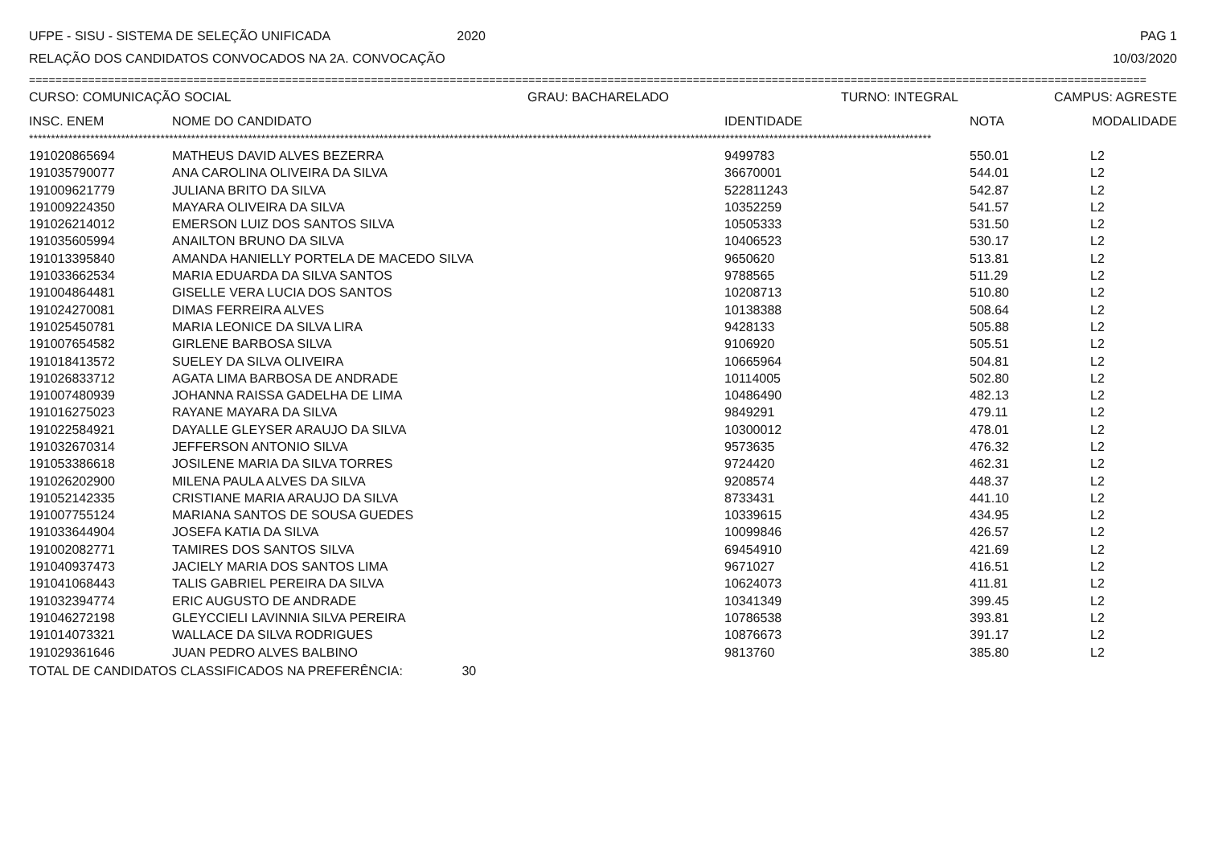UFPE - SISU - SISTEMA DE SELEÇÃO UNIFICADA 2020 PAG 1
RELAÇÃO DOS CANDIDATOS CONVOCADOS NA 2A. CONVOCAÇÃO 10/03/2020
==========================================================================================================================================================================
CURSO: COMUNICAÇÃO SOCIAL GRAU: BACHARELADO TURNO: INTEGRAL CAMPUS: AGRESTE
| INSC. ENEM | NOME DO CANDIDATO | IDENTIDADE | NOTA | MODALIDADE |
| --- | --- | --- | --- | --- |
**************************************************************************************************************************************************************************************************************
| 191020865694 | MATHEUS DAVID ALVES BEZERRA | 9499783 | 550.01 | L2 |
| 191035790077 | ANA CAROLINA OLIVEIRA DA SILVA | 36670001 | 544.01 | L2 |
| 191009621779 | JULIANA BRITO DA SILVA | 522811243 | 542.87 | L2 |
| 191009224350 | MAYARA OLIVEIRA DA SILVA | 10352259 | 541.57 | L2 |
| 191026214012 | EMERSON LUIZ DOS SANTOS SILVA | 10505333 | 531.50 | L2 |
| 191035605994 | ANAILTON BRUNO DA SILVA | 10406523 | 530.17 | L2 |
| 191013395840 | AMANDA HANIELLY PORTELA DE MACEDO SILVA | 9650620 | 513.81 | L2 |
| 191033662534 | MARIA EDUARDA DA SILVA SANTOS | 9788565 | 511.29 | L2 |
| 191004864481 | GISELLE VERA LUCIA DOS SANTOS | 10208713 | 510.80 | L2 |
| 191024270081 | DIMAS FERREIRA ALVES | 10138388 | 508.64 | L2 |
| 191025450781 | MARIA LEONICE DA SILVA LIRA | 9428133 | 505.88 | L2 |
| 191007654582 | GIRLENE BARBOSA SILVA | 9106920 | 505.51 | L2 |
| 191018413572 | SUELEY DA SILVA OLIVEIRA | 10665964 | 504.81 | L2 |
| 191026833712 | AGATA LIMA BARBOSA DE ANDRADE | 10114005 | 502.80 | L2 |
| 191007480939 | JOHANNA RAISSA GADELHA DE LIMA | 10486490 | 482.13 | L2 |
| 191016275023 | RAYANE MAYARA DA SILVA | 9849291 | 479.11 | L2 |
| 191022584921 | DAYALLE GLEYSER ARAUJO DA SILVA | 10300012 | 478.01 | L2 |
| 191032670314 | JEFFERSON ANTONIO SILVA | 9573635 | 476.32 | L2 |
| 191053386618 | JOSILENE MARIA DA SILVA TORRES | 9724420 | 462.31 | L2 |
| 191026202900 | MILENA PAULA ALVES DA SILVA | 9208574 | 448.37 | L2 |
| 191052142335 | CRISTIANE MARIA ARAUJO DA SILVA | 8733431 | 441.10 | L2 |
| 191007755124 | MARIANA SANTOS DE SOUSA GUEDES | 10339615 | 434.95 | L2 |
| 191033644904 | JOSEFA KATIA DA SILVA | 10099846 | 426.57 | L2 |
| 191002082771 | TAMIRES DOS SANTOS SILVA | 69454910 | 421.69 | L2 |
| 191040937473 | JACIELY MARIA DOS SANTOS LIMA | 9671027 | 416.51 | L2 |
| 191041068443 | TALIS GABRIEL PEREIRA DA SILVA | 10624073 | 411.81 | L2 |
| 191032394774 | ERIC AUGUSTO DE ANDRADE | 10341349 | 399.45 | L2 |
| 191046272198 | GLEYCCIELI LAVINNIA SILVA PEREIRA | 10786538 | 393.81 | L2 |
| 191014073321 | WALLACE DA SILVA RODRIGUES | 10876673 | 391.17 | L2 |
| 191029361646 | JUAN PEDRO ALVES BALBINO | 9813760 | 385.80 | L2 |
TOTAL DE CANDIDATOS CLASSIFICADOS NA PREFERÊNCIA: 30